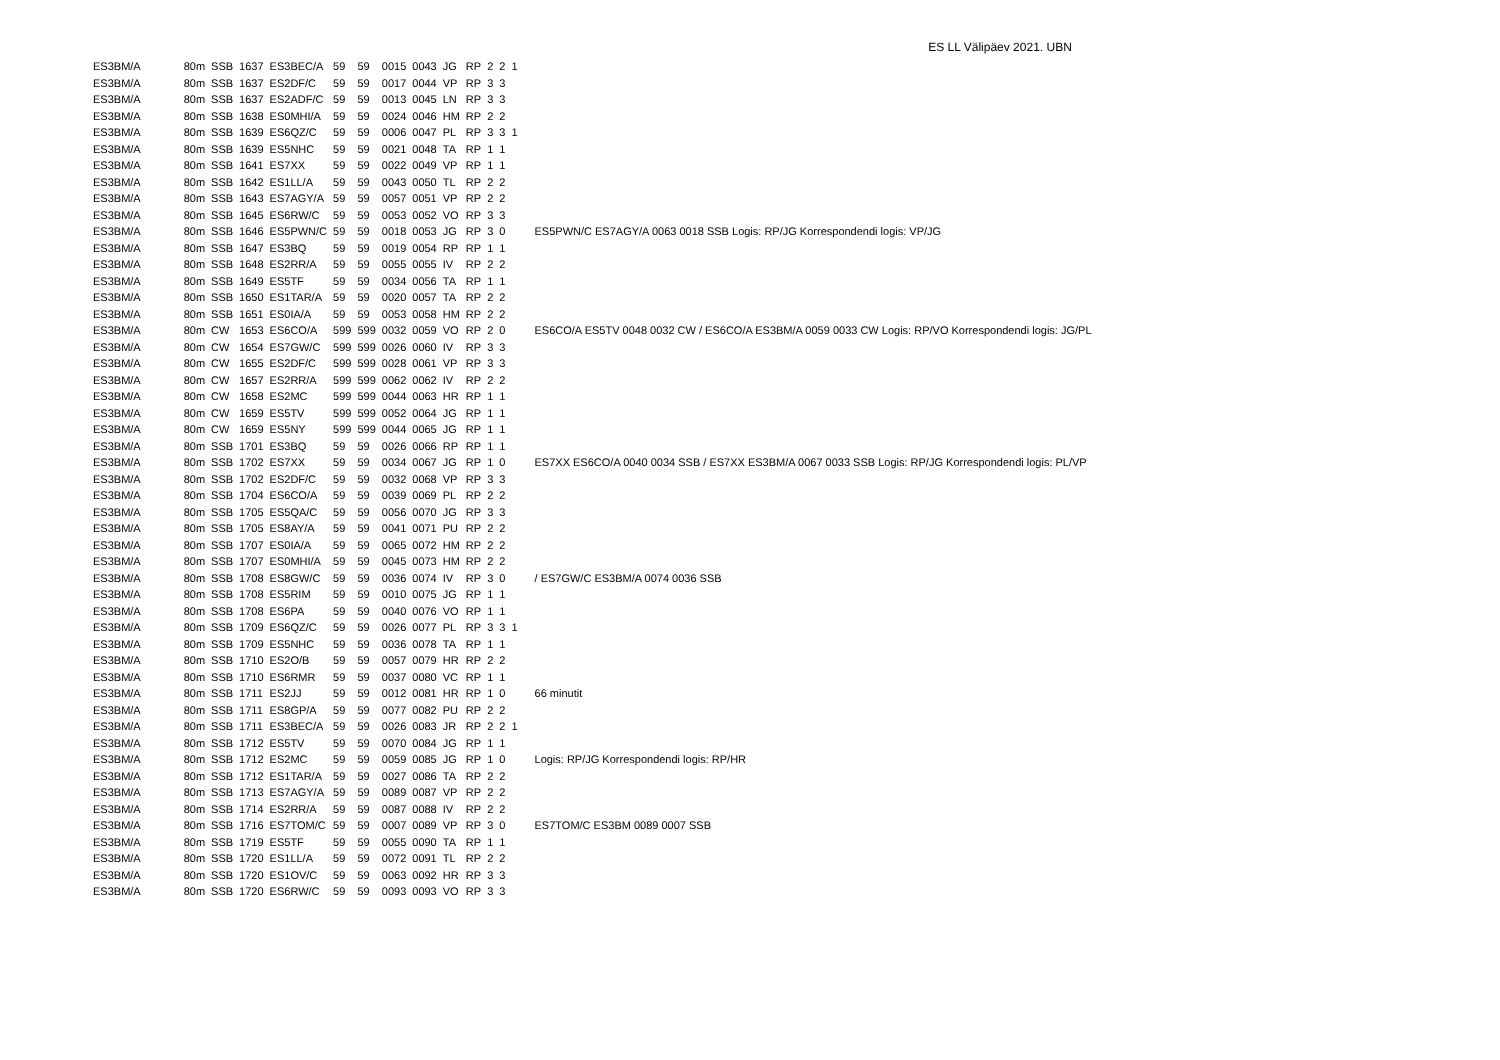ES LL Välipäev 2021. UBN
| ES3BM/A | 80m | SSB | 1637 | ES3BEC/A | 59 | 59 | 0015 | 0043 | JG | RP | 2 | 2 | 1 | |
| ES3BM/A | 80m | SSB | 1637 | ES2DF/C | 59 | 59 | 0017 | 0044 | VP | RP | 3 | 3 | | |
| ES3BM/A | 80m | SSB | 1637 | ES2ADF/C | 59 | 59 | 0013 | 0045 | LN | RP | 3 | 3 | | |
| ES3BM/A | 80m | SSB | 1638 | ES0MHI/A | 59 | 59 | 0024 | 0046 | HM | RP | 2 | 2 | | |
| ES3BM/A | 80m | SSB | 1639 | ES6QZ/C | 59 | 59 | 0006 | 0047 | PL | RP | 3 | 3 | 1 | |
| ES3BM/A | 80m | SSB | 1639 | ES5NHC | 59 | 59 | 0021 | 0048 | TA | RP | 1 | 1 | | |
| ES3BM/A | 80m | SSB | 1641 | ES7XX | 59 | 59 | 0022 | 0049 | VP | RP | 1 | 1 | | |
| ES3BM/A | 80m | SSB | 1642 | ES1LL/A | 59 | 59 | 0043 | 0050 | TL | RP | 2 | 2 | | |
| ES3BM/A | 80m | SSB | 1643 | ES7AGY/A | 59 | 59 | 0057 | 0051 | VP | RP | 2 | 2 | | |
| ES3BM/A | 80m | SSB | 1645 | ES6RW/C | 59 | 59 | 0053 | 0052 | VO | RP | 3 | 3 | | |
| ES3BM/A | 80m | SSB | 1646 | ES5PWN/C | 59 | 59 | 0018 | 0053 | JG | RP | 3 | 0 | | ES5PWN/C ES7AGY/A 0063 0018 SSB Logis: RP/JG Korrespondendi logis: VP/JG |
| ES3BM/A | 80m | SSB | 1647 | ES3BQ | 59 | 59 | 0019 | 0054 | RP | RP | 1 | 1 | | |
| ES3BM/A | 80m | SSB | 1648 | ES2RR/A | 59 | 59 | 0055 | 0055 | IV | RP | 2 | 2 | | |
| ES3BM/A | 80m | SSB | 1649 | ES5TF | 59 | 59 | 0034 | 0056 | TA | RP | 1 | 1 | | |
| ES3BM/A | 80m | SSB | 1650 | ES1TAR/A | 59 | 59 | 0020 | 0057 | TA | RP | 2 | 2 | | |
| ES3BM/A | 80m | SSB | 1651 | ES0IA/A | 59 | 59 | 0053 | 0058 | HM | RP | 2 | 2 | | |
| ES3BM/A | 80m | CW | 1653 | ES6CO/A | 599 | 599 | 0032 | 0059 | VO | RP | 2 | 0 | | ES6CO/A ES5TV 0048 0032 CW / ES6CO/A ES3BM/A 0059 0033 CW Logis: RP/VO Korrespondendi logis: JG/PL |
| ES3BM/A | 80m | CW | 1654 | ES7GW/C | 599 | 599 | 0026 | 0060 | IV | RP | 3 | 3 | | |
| ES3BM/A | 80m | CW | 1655 | ES2DF/C | 599 | 599 | 0028 | 0061 | VP | RP | 3 | 3 | | |
| ES3BM/A | 80m | CW | 1657 | ES2RR/A | 599 | 599 | 0062 | 0062 | IV | RP | 2 | 2 | | |
| ES3BM/A | 80m | CW | 1658 | ES2MC | 599 | 599 | 0044 | 0063 | HR | RP | 1 | 1 | | |
| ES3BM/A | 80m | CW | 1659 | ES5TV | 599 | 599 | 0052 | 0064 | JG | RP | 1 | 1 | | |
| ES3BM/A | 80m | CW | 1659 | ES5NY | 599 | 599 | 0044 | 0065 | JG | RP | 1 | 1 | | |
| ES3BM/A | 80m | SSB | 1701 | ES3BQ | 59 | 59 | 0026 | 0066 | RP | RP | 1 | 1 | | |
| ES3BM/A | 80m | SSB | 1702 | ES7XX | 59 | 59 | 0034 | 0067 | JG | RP | 1 | 0 | | ES7XX ES6CO/A 0040 0034 SSB / ES7XX ES3BM/A 0067 0033 SSB Logis: RP/JG Korrespondendi logis: PL/VP |
| ES3BM/A | 80m | SSB | 1702 | ES2DF/C | 59 | 59 | 0032 | 0068 | VP | RP | 3 | 3 | | |
| ES3BM/A | 80m | SSB | 1704 | ES6CO/A | 59 | 59 | 0039 | 0069 | PL | RP | 2 | 2 | | |
| ES3BM/A | 80m | SSB | 1705 | ES5QA/C | 59 | 59 | 0056 | 0070 | JG | RP | 3 | 3 | | |
| ES3BM/A | 80m | SSB | 1705 | ES8AY/A | 59 | 59 | 0041 | 0071 | PU | RP | 2 | 2 | | |
| ES3BM/A | 80m | SSB | 1707 | ES0IA/A | 59 | 59 | 0065 | 0072 | HM | RP | 2 | 2 | | |
| ES3BM/A | 80m | SSB | 1707 | ES0MHI/A | 59 | 59 | 0045 | 0073 | HM | RP | 2 | 2 | | |
| ES3BM/A | 80m | SSB | 1708 | ES8GW/C | 59 | 59 | 0036 | 0074 | IV | RP | 3 | 0 | | / ES7GW/C ES3BM/A 0074 0036 SSB |
| ES3BM/A | 80m | SSB | 1708 | ES5RIM | 59 | 59 | 0010 | 0075 | JG | RP | 1 | 1 | | |
| ES3BM/A | 80m | SSB | 1708 | ES6PA | 59 | 59 | 0040 | 0076 | VO | RP | 1 | 1 | | |
| ES3BM/A | 80m | SSB | 1709 | ES6QZ/C | 59 | 59 | 0026 | 0077 | PL | RP | 3 | 3 | 1 | |
| ES3BM/A | 80m | SSB | 1709 | ES5NHC | 59 | 59 | 0036 | 0078 | TA | RP | 1 | 1 | | |
| ES3BM/A | 80m | SSB | 1710 | ES2O/B | 59 | 59 | 0057 | 0079 | HR | RP | 2 | 2 | | |
| ES3BM/A | 80m | SSB | 1710 | ES6RMR | 59 | 59 | 0037 | 0080 | VC | RP | 1 | 1 | | |
| ES3BM/A | 80m | SSB | 1711 | ES2JJ | 59 | 59 | 0012 | 0081 | HR | RP | 1 | 0 | | 66 minutit |
| ES3BM/A | 80m | SSB | 1711 | ES8GP/A | 59 | 59 | 0077 | 0082 | PU | RP | 2 | 2 | | |
| ES3BM/A | 80m | SSB | 1711 | ES3BEC/A | 59 | 59 | 0026 | 0083 | JR | RP | 2 | 2 | 1 | |
| ES3BM/A | 80m | SSB | 1712 | ES5TV | 59 | 59 | 0070 | 0084 | JG | RP | 1 | 1 | | |
| ES3BM/A | 80m | SSB | 1712 | ES2MC | 59 | 59 | 0059 | 0085 | JG | RP | 1 | 0 | | Logis: RP/JG Korrespondendi logis: RP/HR |
| ES3BM/A | 80m | SSB | 1712 | ES1TAR/A | 59 | 59 | 0027 | 0086 | TA | RP | 2 | 2 | | |
| ES3BM/A | 80m | SSB | 1713 | ES7AGY/A | 59 | 59 | 0089 | 0087 | VP | RP | 2 | 2 | | |
| ES3BM/A | 80m | SSB | 1714 | ES2RR/A | 59 | 59 | 0087 | 0088 | IV | RP | 2 | 2 | | |
| ES3BM/A | 80m | SSB | 1716 | ES7TOM/C | 59 | 59 | 0007 | 0089 | VP | RP | 3 | 0 | | ES7TOM/C ES3BM 0089 0007 SSB |
| ES3BM/A | 80m | SSB | 1719 | ES5TF | 59 | 59 | 0055 | 0090 | TA | RP | 1 | 1 | | |
| ES3BM/A | 80m | SSB | 1720 | ES1LL/A | 59 | 59 | 0072 | 0091 | TL | RP | 2 | 2 | | |
| ES3BM/A | 80m | SSB | 1720 | ES1OV/C | 59 | 59 | 0063 | 0092 | HR | RP | 3 | 3 | | |
| ES3BM/A | 80m | SSB | 1720 | ES6RW/C | 59 | 59 | 0093 | 0093 | VO | RP | 3 | 3 | | |